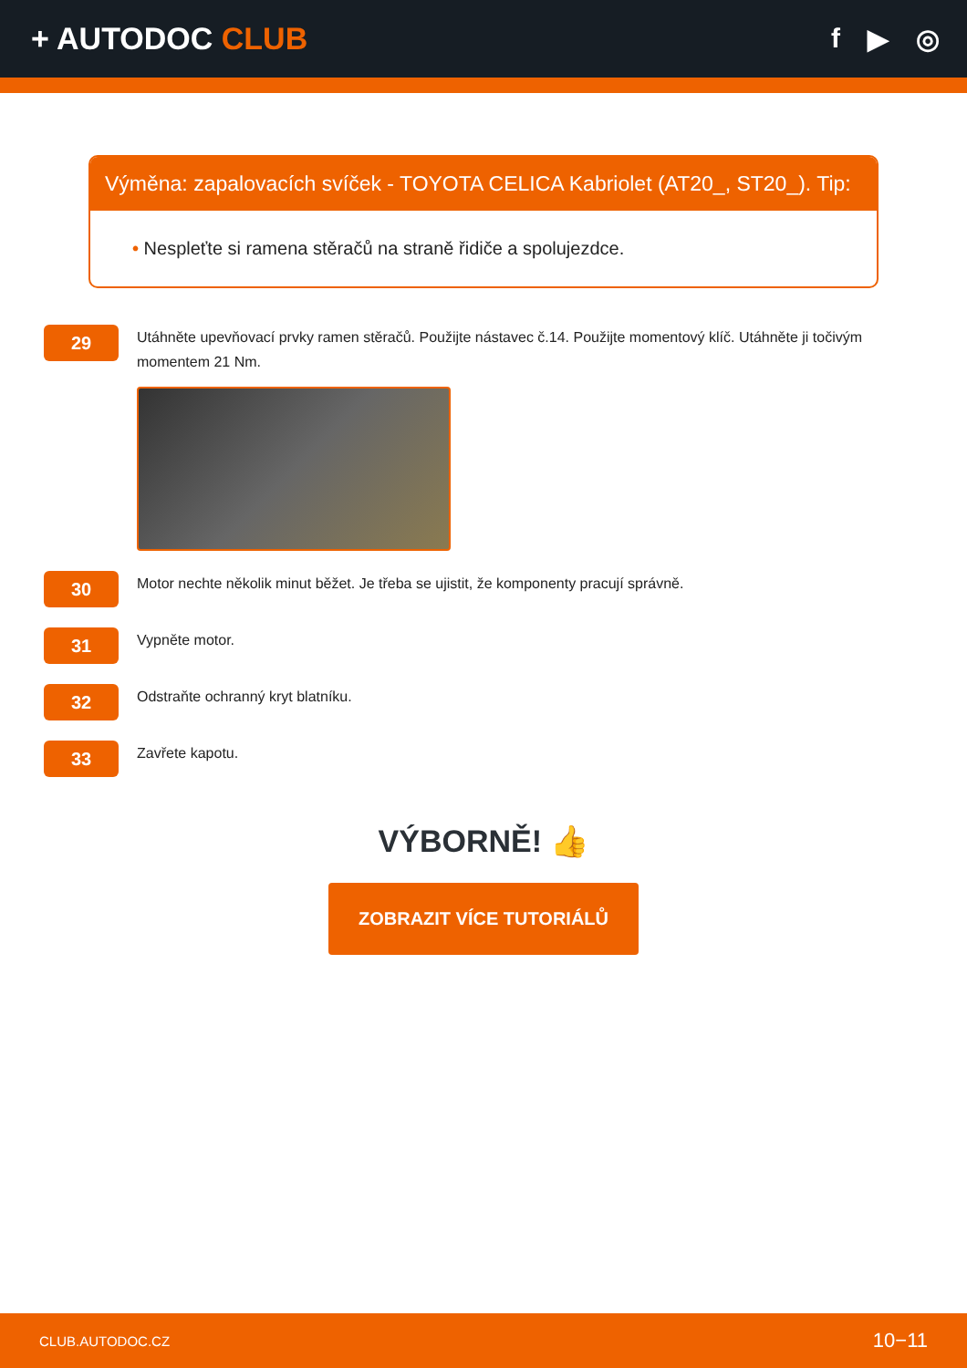+ AUTODOC CLUB f ▶ ◎
Výměna: zapalovacích svíček - TOYOTA CELICA Kabriolet (AT20_, ST20_). Tip:
• Nespleťte si ramena stěračů na straně řidiče a spolujezdce.
29
Utáhněte upevňovací prvky ramen stěračů. Použijte nástavec č.14. Použijte momentový klíč. Utáhněte ji točivým momentem 21 Nm.
30
Motor nechte několik minut běžet. Je třeba se ujistit, že komponenty pracují správně.
31
Vypněte motor.
32
Odstraňte ochranný kryt blatníku.
33
Zavřete kapotu.
VÝBORNĚ! 👍
ZOBRAZIT VÍCE TUTORIÁLŮ
CLUB.AUTODOC.CZ 10−11